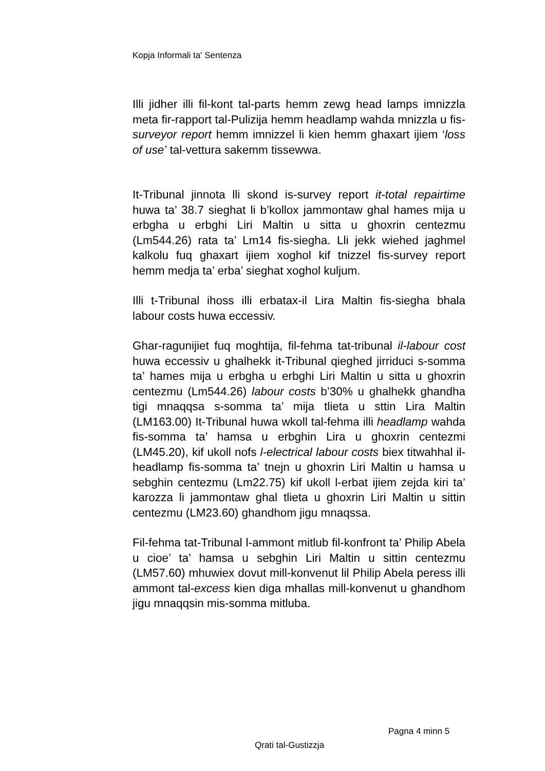Kopja Informali ta' Sentenza
Illi jidher illi fil-kont tal-parts hemm zewg head lamps imnizzla meta fir-rapport tal-Pulizija hemm headlamp wahda mnizzla u fis-surveyor report hemm imnizzel li kien hemm ghaxart ijiem ‘loss of use’ tal-vettura sakemm tissewwa.
It-Tribunal jinnota lli skond is-survey report it-total repairtime huwa ta’ 38.7 sieghat li b’kollox jammontaw ghal hames mija u erbgha u erbghi Liri Maltin u sitta u ghoxrin centezmu (Lm544.26) rata ta’ Lm14 fis-siegha. Lli jekk wiehed jaghmel kalkolu fuq ghaxart ijiem xoghol kif tnizzel fis-survey report hemm medja ta’ erba’ sieghat xoghol kuljum.
Illi t-Tribunal ihoss illi erbatax-il Lira Maltin fis-siegha bhala labour costs huwa eccessiv.
Ghar-ragunijiet fuq moghtija, fil-fehma tat-tribunal il-labour cost huwa eccessiv u ghalhekk it-Tribunal qieghed jirriduci s-somma ta’ hames mija u erbgha u erbghi Liri Maltin u sitta u ghoxrin centezmu (Lm544.26) labour costs b’30% u ghalhekk ghandha tigi mnaqqsa s-somma ta’ mija tlieta u sttin Lira Maltin (LM163.00) It-Tribunal huwa wkoll tal-fehma illi headlamp wahda fis-somma ta’ hamsa u erbghin Lira u ghoxrin centezmi (LM45.20), kif ukoll nofs l-electrical labour costs biex titwahhal il-headlamp fis-somma ta’ tnejn u ghoxrin Liri Maltin u hamsa u sebghin centezmu (Lm22.75) kif ukoll l-erbat ijiem zejda kiri ta’ karozza li jammontaw ghal tlieta u ghoxrin Liri Maltin u sittin centezmu (LM23.60) ghandhom jigu mnaqssa.
Fil-fehma tat-Tribunal l-ammont mitlub fil-konfront ta’ Philip Abela u cioe’ ta’ hamsa u sebghin Liri Maltin u sittin centezmu (LM57.60) mhuwiex dovut mill-konvenut lil Philip Abela peress illi ammont tal-excess kien diga mhallas mill-konvenut u ghandhom jigu mnaqqsin mis-somma mitluba.
Pagna 4 minn 5
Qrati tal-Gustizzja